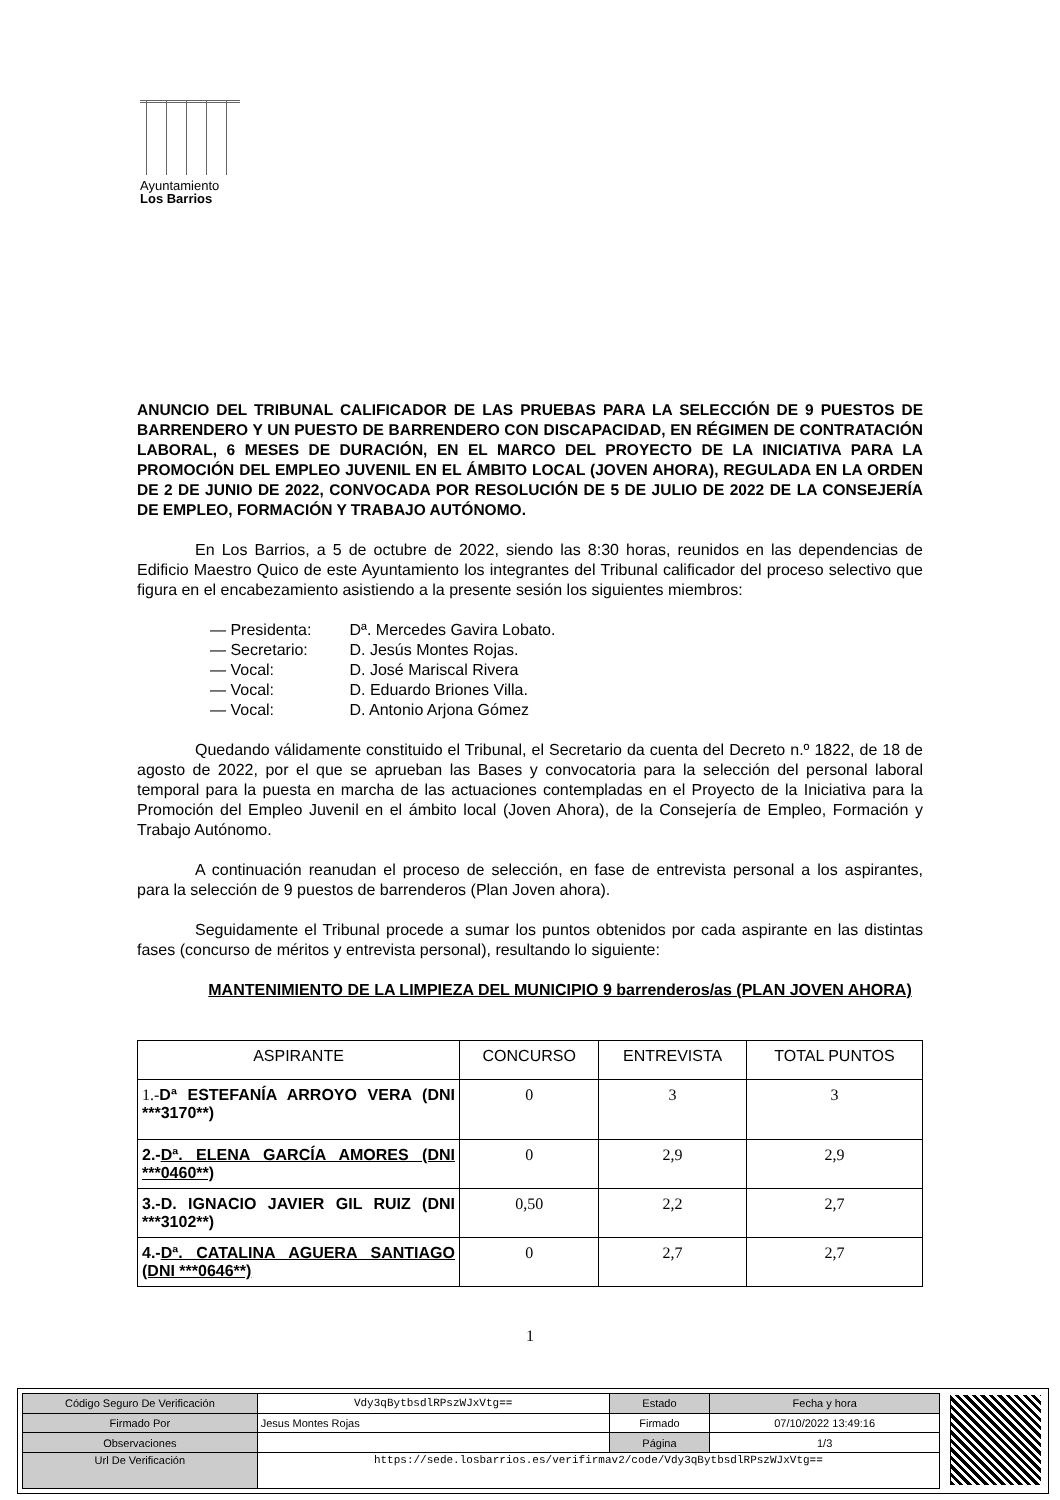Ayuntamiento
Los Barrios
ANUNCIO DEL TRIBUNAL CALIFICADOR DE LAS PRUEBAS PARA LA SELECCIÓN DE 9 PUESTOS DE BARRENDERO Y UN PUESTO DE BARRENDERO CON DISCAPACIDAD, EN RÉGIMEN DE CONTRATACIÓN LABORAL, 6 MESES DE DURACIÓN, EN EL MARCO DEL PROYECTO DE LA INICIATIVA PARA LA PROMOCIÓN DEL EMPLEO JUVENIL EN EL ÁMBITO LOCAL (JOVEN AHORA), REGULADA EN LA ORDEN DE 2 DE JUNIO DE 2022, CONVOCADA POR RESOLUCIÓN DE 5 DE JULIO DE 2022 DE LA CONSEJERÍA DE EMPLEO, FORMACIÓN Y TRABAJO AUTÓNOMO.
En Los Barrios, a 5 de octubre de 2022, siendo las 8:30 horas, reunidos en las dependencias de Edificio Maestro Quico de este Ayuntamiento los integrantes del Tribunal calificador del proceso selectivo que figura en el encabezamiento asistiendo a la presente sesión los siguientes miembros:
— Presidenta: Dª. Mercedes Gavira Lobato.
— Secretario: D. Jesús Montes Rojas.
— Vocal: D. José Mariscal Rivera
— Vocal: D. Eduardo Briones Villa.
— Vocal: D. Antonio Arjona Gómez
Quedando válidamente constituido el Tribunal, el Secretario da cuenta del Decreto n.º 1822, de 18 de agosto de 2022, por el que se aprueban las Bases y convocatoria para la selección del personal laboral temporal para la puesta en marcha de las actuaciones contempladas en el Proyecto de la Iniciativa para la Promoción del Empleo Juvenil en el ámbito local (Joven Ahora), de la Consejería de Empleo, Formación y Trabajo Autónomo.
A continuación reanudan el proceso de selección, en fase de entrevista personal a los aspirantes, para la selección de 9 puestos de barrenderos (Plan Joven ahora).
Seguidamente el Tribunal procede a sumar los puntos obtenidos por cada aspirante en las distintas fases (concurso de méritos y entrevista personal), resultando lo siguiente:
MANTENIMIENTO DE LA LIMPIEZA DEL MUNICIPIO 9 barrenderos/as (PLAN JOVEN AHORA)
| ASPIRANTE | CONCURSO | ENTREVISTA | TOTAL PUNTOS |
| --- | --- | --- | --- |
| 1.- Dª ESTEFANÍA ARROYO VERA (DNI ***3170**) | 0 | 3 | 3 |
| 2.- Dª. ELENA GARCÍA AMORES (DNI ***0460**) | 0 | 2,9 | 2,9 |
| 3.-D. IGNACIO JAVIER GIL RUIZ (DNI ***3102**) | 0,50 | 2,2 | 2,7 |
| 4.- Dª. CATALINA AGUERA SANTIAGO (DNI ***0646**) | 0 | 2,7 | 2,7 |
1
| Código Seguro De Verificación | Vdy3qBytbsdlRPszWJxVtg== | Estado | Fecha y hora |
| Firmado Por | Jesus Montes Rojas | Firmado | 07/10/2022 13:49:16 |
| Observaciones | | Página | 1/3 |
| Url De Verificación | https://sede.losbarrios.es/verifirmav2/code/Vdy3qBytbsdlRPszWJxVtg== | | |